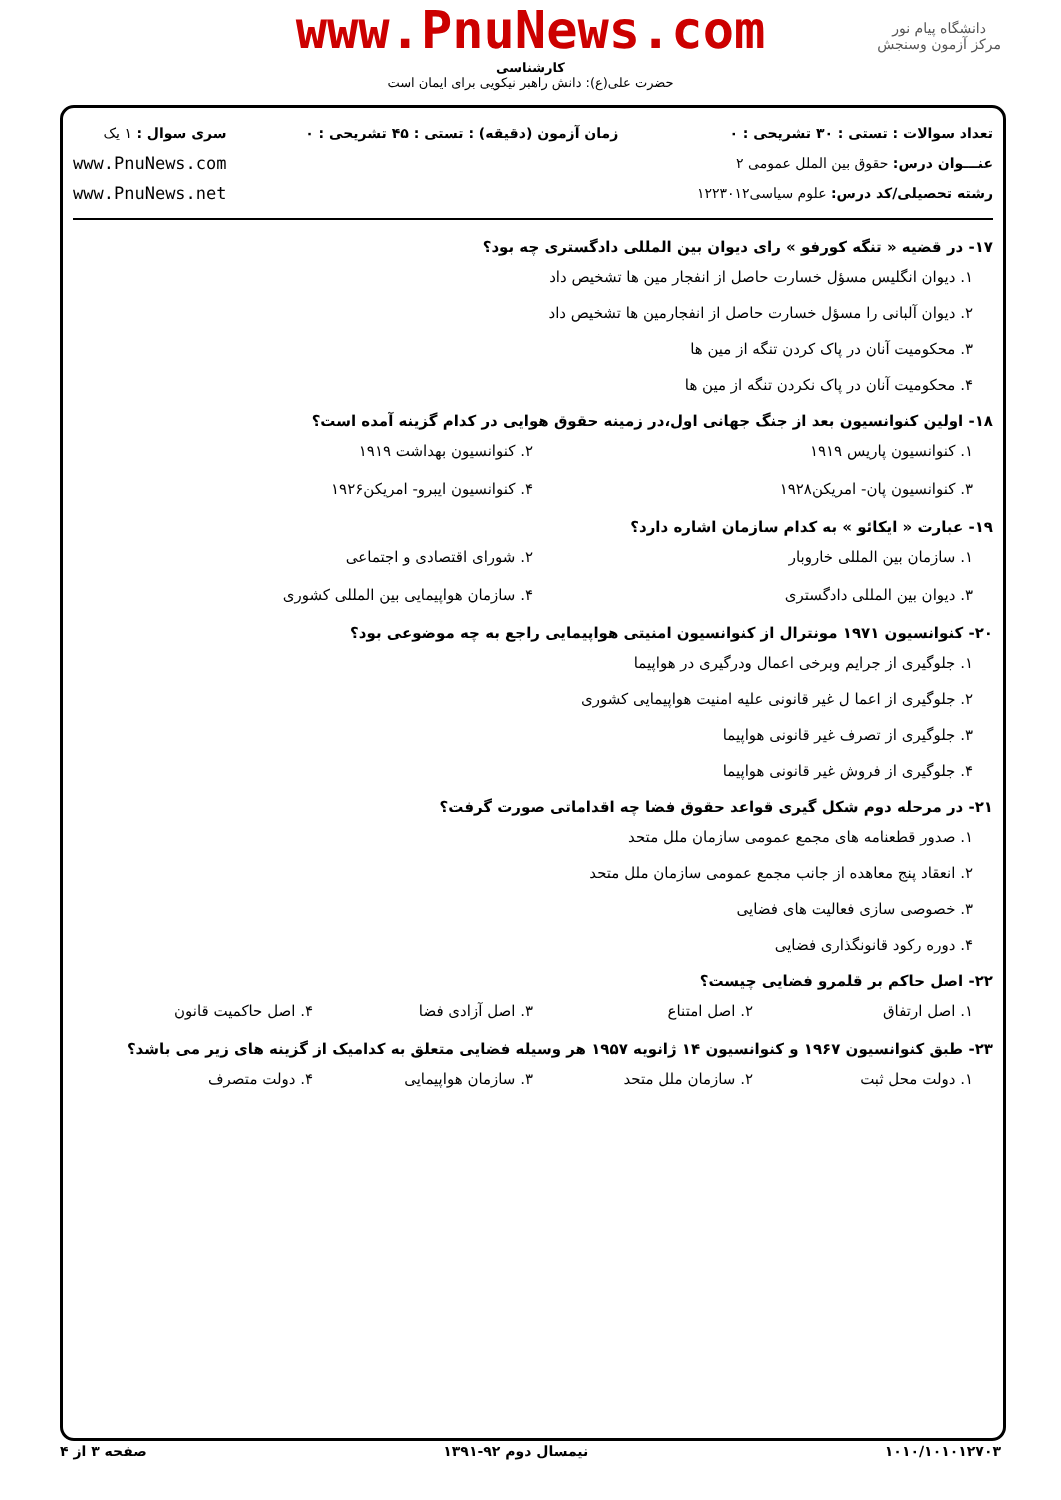دانشگاه پیام نور
مرکز آزمون وسنجش
www.PnuNews.com
کارشناسی
حضرت علی(ع): دانش راهبر نیکویی برای ایمان است
تعداد سوالات : تستی : ۳۰ تشریحی : ۰
عنـــوان درس: حقوق بین الملل عمومی ۲
رشته تحصیلی/کد درس: علوم سیاسی۱۲۲۳۰۱۲
زمان آزمون (دقیقه) : تستی : ۴۵ تشریحی : ۰
سری سوال : ۱ یک
www.PnuNews.com
www.PnuNews.net
۱۷- در قضیه « تنگه کورفو » رای دیوان بین المللی دادگستری چه بود؟
۱. دیوان انگلیس مسؤل خسارت حاصل از انفجار مین ها تشخیص داد
۲. دیوان آلبانی را مسؤل خسارت حاصل از انفجارمین ها تشخیص داد
۳. محکومیت آنان در پاک کردن تنگه از مین ها
۴. محکومیت آنان در پاک نکردن تنگه از مین ها
۱۸- اولین کنوانسیون بعد از جنگ جهانی اول،در زمینه حقوق هوایی در کدام گزینه آمده است؟
۱. کنوانسیون پاریس ۱۹۱۹ ۲. کنوانسیون بهداشت ۱۹۱۹
۳. کنوانسیون پان- امریکن۱۹۲۸ ۴. کنوانسیون ایبرو- امریکن۱۹۲۶
۱۹- عبارت « ایکائو » به کدام سازمان اشاره دارد؟
۱. سازمان بین المللی خاروبار ۲. شورای اقتصادی و اجتماعی
۳. دیوان بین المللی دادگستری ۴. سازمان هواپیمایی بین المللی کشوری
۲۰- کنوانسیون ۱۹۷۱ مونترال از کنوانسیون امنیتی هواپیمایی راجع به چه موضوعی بود؟
۱. جلوگیری از جرایم وبرخی اعمال ودرگیری در هواپیما
۲. جلوگیری از اعما ل غیر قانونی علیه امنیت هواپیمایی کشوری
۳. جلوگیری از تصرف غیر قانونی هواپیما
۴. جلوگیری از فروش غیر قانونی هواپیما
۲۱- در مرحله دوم شکل گیری قواعد حقوق فضا چه اقداماتی صورت گرفت؟
۱. صدور قطعنامه های مجمع عمومی سازمان ملل متحد
۲. انعقاد پنج معاهده از جانب مجمع عمومی سازمان ملل متحد
۳. خصوصی سازی فعالیت های فضایی
۴. دوره رکود قانونگذاری فضایی
۲۲- اصل حاکم بر قلمرو فضایی چیست؟
۱. اصل ارتفاق ۲. اصل امتناع ۳. اصل آزادی فضا ۴. اصل حاکمیت قانون
۲۳- طبق کنوانسیون ۱۹۶۷ و کنوانسیون ۱۴ ژانویه ۱۹۵۷ هر وسیله فضایی متعلق به کدامیک از گزینه های زیر می باشد؟
۱. دولت محل ثبت ۲. سازمان ملل متحد ۳. سازمان هواپیمایی ۴. دولت متصرف
۱۰۱۰/۱۰۱۰۱۲۷۰۳ نیمسال دوم ۹۲-۱۳۹۱ صفحه ۳ از ۴